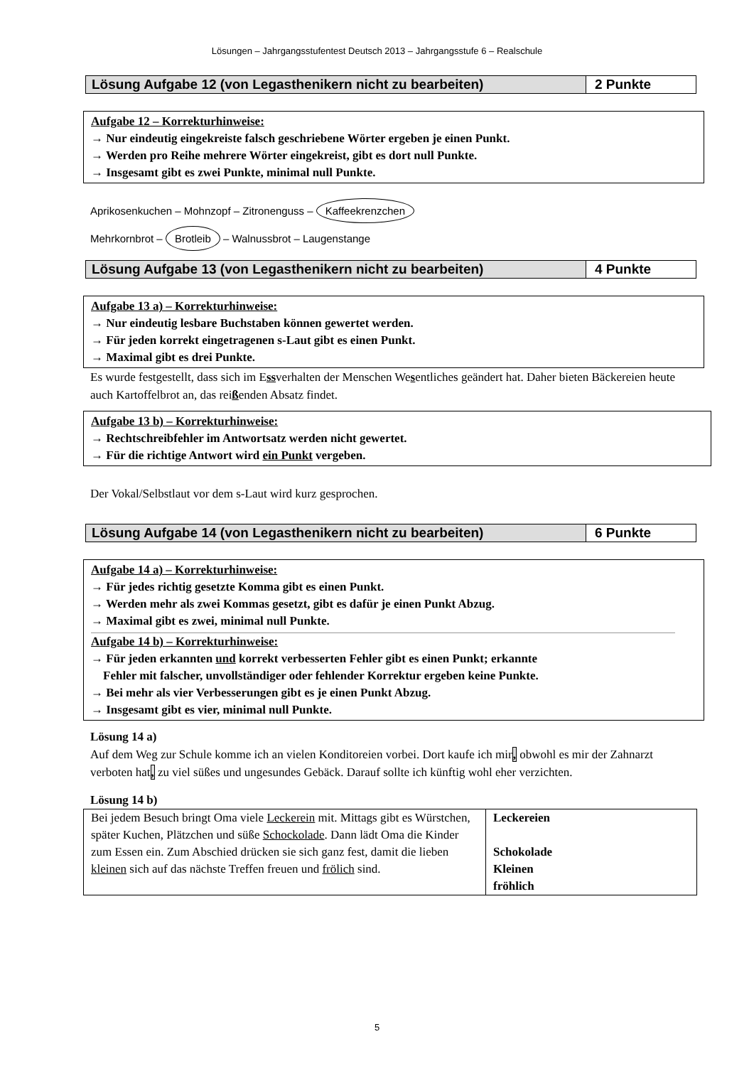Lösungen – Jahrgangsstufentest Deutsch 2013 – Jahrgangsstufe 6 – Realschule
Lösung Aufgabe 12 (von Legasthenikern nicht zu bearbeiten)
2 Punkte
Aufgabe 12 – Korrekturhinweise:
→ Nur eindeutig eingekreiste falsch geschriebene Wörter ergeben je einen Punkt.
→ Werden pro Reihe mehrere Wörter eingekreist, gibt es dort null Punkte.
→ Insgesamt gibt es zwei Punkte, minimal null Punkte.
Aprikosenkuchen – Mohnzopf – Zitronenguss – Kaffeekrenzchen
Mehrkornbrot – Brotleib – Walnussbrot – Laugenstange
Lösung Aufgabe 13 (von Legasthenikern nicht zu bearbeiten)
4 Punkte
Aufgabe 13 a) – Korrekturhinweise:
→ Nur eindeutig lesbare Buchstaben können gewertet werden.
→ Für jeden korrekt eingetragenen s-Laut gibt es einen Punkt.
→ Maximal gibt es drei Punkte.
Es wurde festgestellt, dass sich im Essverhalten der Menschen Wesentliches geändert hat. Daher bieten Bäckereien heute auch Kartoffelbrot an, das reißenden Absatz findet.
Aufgabe 13 b) – Korrekturhinweise:
→ Rechtschreibfehler im Antwortsatz werden nicht gewertet.
→ Für die richtige Antwort wird ein Punkt vergeben.
Der Vokal/Selbstlaut vor dem s-Laut wird kurz gesprochen.
Lösung Aufgabe 14 (von Legasthenikern nicht zu bearbeiten)
6 Punkte
Aufgabe 14 a) – Korrekturhinweise:
→ Für jedes richtig gesetzte Komma gibt es einen Punkt.
→ Werden mehr als zwei Kommas gesetzt, gibt es dafür je einen Punkt Abzug.
→ Maximal gibt es zwei, minimal null Punkte.
Aufgabe 14 b) – Korrekturhinweise:
→ Für jeden erkannten und korrekt verbesserten Fehler gibt es einen Punkt; erkannte
Fehler mit falscher, unvollständiger oder fehlender Korrektur ergeben keine Punkte.
→ Bei mehr als vier Verbesserungen gibt es je einen Punkt Abzug.
→ Insgesamt gibt es vier, minimal null Punkte.
Lösung 14 a)
Auf dem Weg zur Schule komme ich an vielen Konditoreien vorbei. Dort kaufe ich mir, obwohl es mir der Zahnarzt verboten hat, zu viel süßes und ungesundes Gebäck. Darauf sollte ich künftig wohl eher verzichten.
Lösung 14 b)
| Bei jedem Besuch bringt Oma viele Leckerein mit. Mittags gibt es Würstchen, später Kuchen, Plätzchen und süße Schockolade . Dann lädt Oma die Kinder zum Essen ein. Zum Abschied drücken sie sich ganz fest, damit die lieben kleinen sich auf das nächste Treffen freuen und frölich sind. | Leckereien Schokolade Kleinen fröhlich |
5